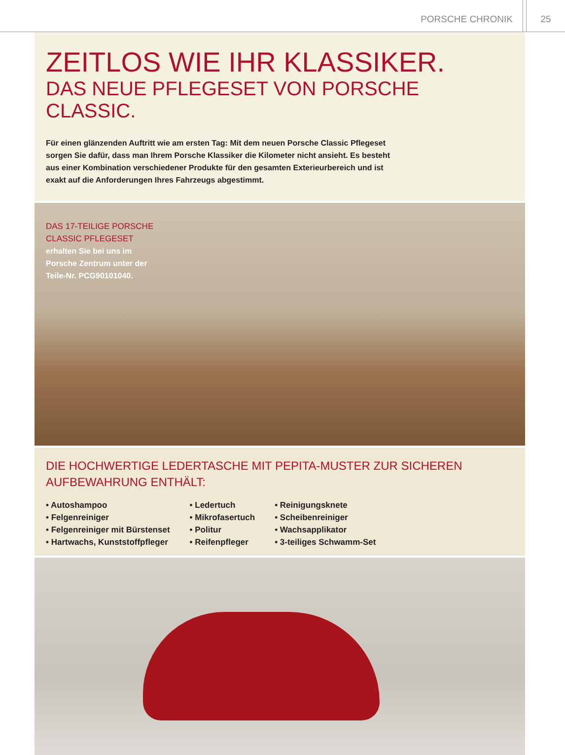PORSCHE CHRONIK
25
ZEITLOS WIE IHR KLASSIKER.
DAS NEUE PFLEGESET VON PORSCHE CLASSIC.
Für einen glänzenden Auftritt wie am ersten Tag: Mit dem neuen Porsche Classic Pflegeset sorgen Sie dafür, dass man Ihrem Porsche Klassiker die Kilometer nicht ansieht. Es besteht aus einer Kombination verschiedener Produkte für den gesamten Exterieurbereich und ist exakt auf die Anforderungen Ihres Fahrzeugs abgestimmt.
DAS 17-TEILIGE PORSCHE
CLASSIC PFLEGESET
erhalten Sie bei uns im
Porsche Zentrum unter der
Teile-Nr. PCG90101040.
DIE HOCHWERTIGE LEDERTASCHE MIT PEPITA-MUSTER ZUR SICHEREN
AUFBEWAHRUNG ENTHÄLT:
• Autoshampoo
• Felgenreiniger
• Felgenreiniger mit Bürstenset
• Hartwachs, Kunststoffpfleger
• Ledertuch
• Mikrofasertuch
• Politur
• Reifenpfleger
• Reinigungsknete
• Scheibenreiniger
• Wachsapplikator
• 3-teiliges Schwamm-Set